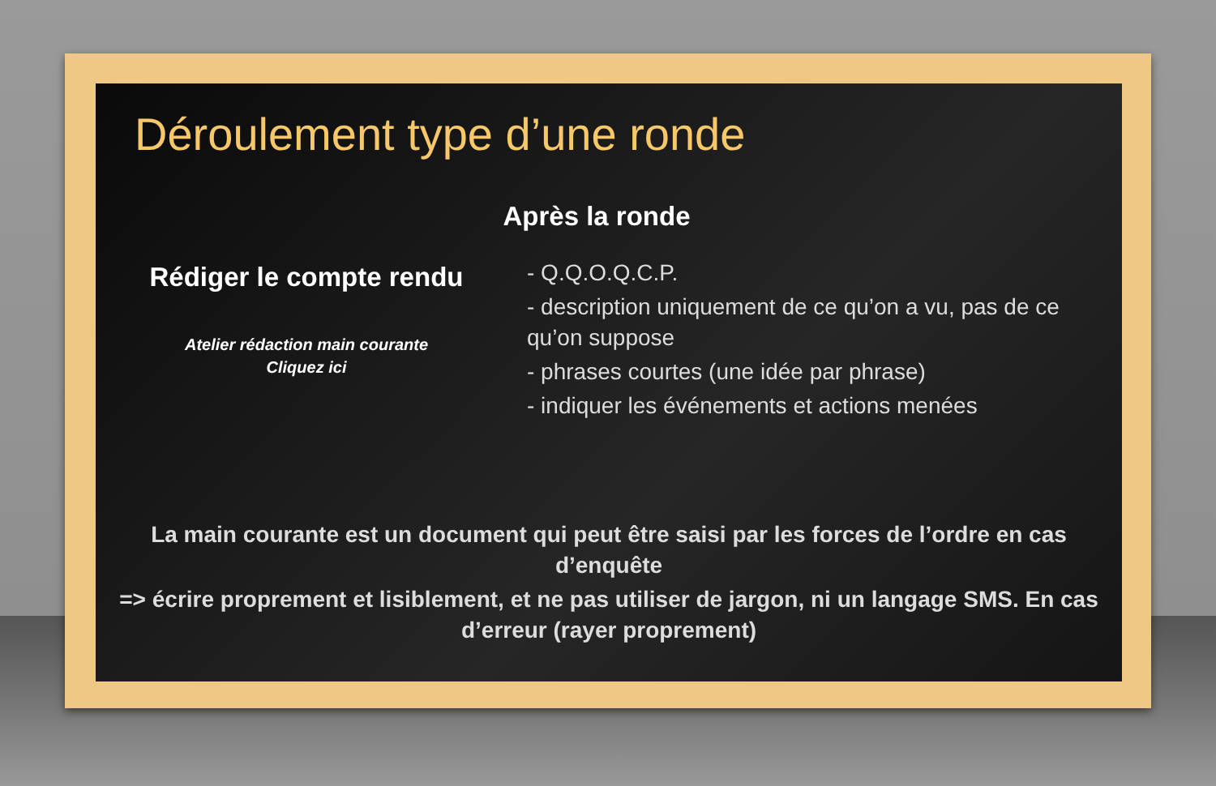Déroulement type d’une ronde
Après la ronde
Rédiger le compte rendu
Atelier rédaction main courante
Cliquez ici
- Q.Q.O.Q.C.P.
- description uniquement de ce qu’on a vu, pas de ce qu’on suppose
- phrases courtes (une idée par phrase)
- indiquer les événements et actions menées
La main courante est un document qui peut être saisi par les forces de l’ordre en cas d’enquête
=> écrire proprement et lisiblement, et ne pas utiliser de jargon, ni un langage SMS. En cas d’erreur (rayer proprement)